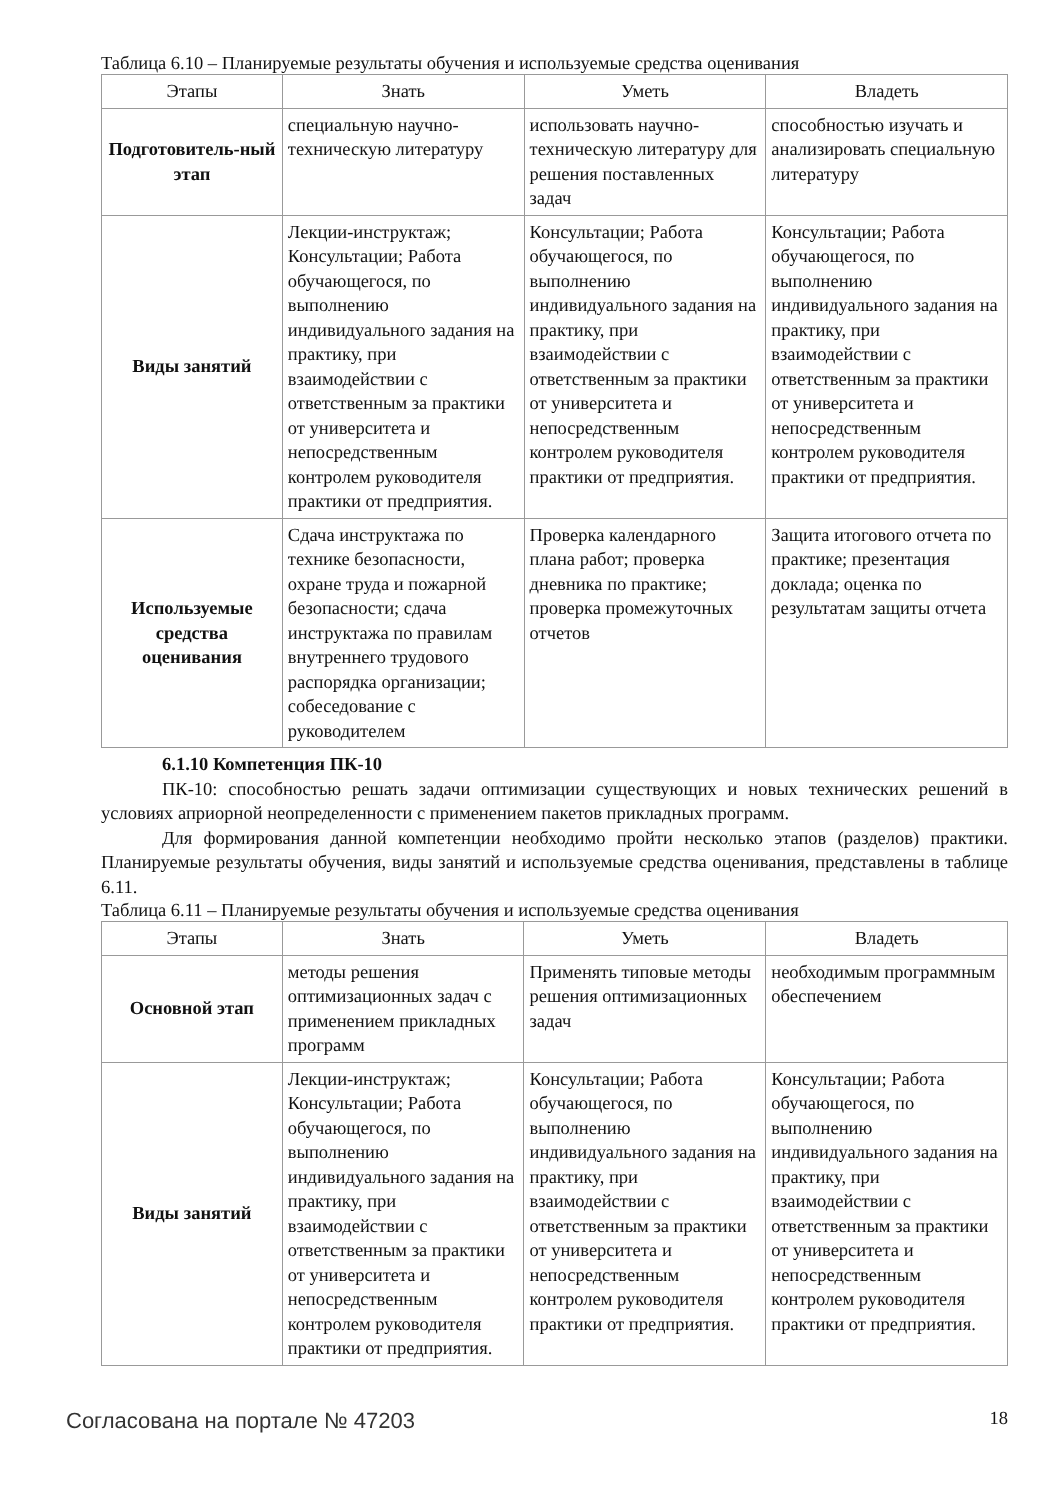Таблица 6.10 – Планируемые результаты обучения и используемые средства оценивания
| Этапы | Знать | Уметь | Владеть |
| --- | --- | --- | --- |
| Подготовитель-ный этап | специальную научно-техническую литературу | использовать научно-техническую литературу для решения поставленных задач | способностью изучать и анализировать специальную литературу |
| Виды занятий | Лекции-инструктаж; Консультации; Работа обучающегося, по выполнению индивидуального задания на практику, при взаимодействии с ответственным за практики от университета и непосредственным контролем руководителя практики от предприятия. | Консультации; Работа обучающегося, по выполнению индивидуального задания на практику, при взаимодействии с ответственным за практики от университета и непосредственным контролем руководителя практики от предприятия. | Консультации; Работа обучающегося, по выполнению индивидуального задания на практику, при взаимодействии с ответственным за практики от университета и непосредственным контролем руководителя практики от предприятия. |
| Используемые средства оценивания | Сдача инструктажа по технике безопасности, охране труда и пожарной безопасности; сдача инструктажа по правилам внутреннего трудового распорядка организации; собеседование с руководителем | Проверка календарного плана работ; проверка дневника по практике; проверка промежуточных отчетов | Защита итогового отчета по практике; презентация доклада; оценка по результатам защиты отчета |
6.1.10 Компетенция ПК-10
ПК-10: способностью решать задачи оптимизации существующих и новых технических решений в условиях априорной неопределенности с применением пакетов прикладных программ.
Для формирования данной компетенции необходимо пройти несколько этапов (разделов) практики. Планируемые результаты обучения, виды занятий и используемые средства оценивания, представлены в таблице 6.11.
Таблица 6.11 – Планируемые результаты обучения и используемые средства оценивания
| Этапы | Знать | Уметь | Владеть |
| --- | --- | --- | --- |
| Основной этап | методы решения оптимизационных задач с применением прикладных программ | Применять типовые методы решения оптимизационных задач | необходимым программным обеспечением |
| Виды занятий | Лекции-инструктаж; Консультации; Работа обучающегося, по выполнению индивидуального задания на практику, при взаимодействии с ответственным за практики от университета и непосредственным контролем руководителя практики от предприятия. | Консультации; Работа обучающегося, по выполнению индивидуального задания на практику, при взаимодействии с ответственным за практики от университета и непосредственным контролем руководителя практики от предприятия. | Консультации; Работа обучающегося, по выполнению индивидуального задания на практику, при взаимодействии с ответственным за практики от университета и непосредственным контролем руководителя практики от предприятия. |
Согласована на портале № 47203 18